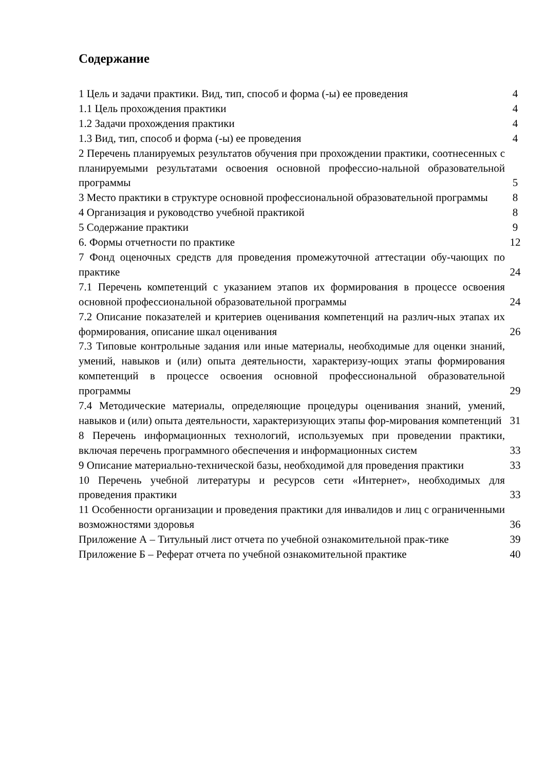Содержание
| 1 Цель и задачи практики. Вид, тип, способ и форма (-ы) ее проведения | 4 |
| 1.1 Цель прохождения практики | 4 |
| 1.2 Задачи прохождения практики | 4 |
| 1.3 Вид, тип, способ и форма (-ы) ее проведения | 4 |
| 2 Перечень планируемых результатов обучения при прохождении практики, соотнесенных с планируемыми результатами освоения основной профессио-нальной образовательной программы | 5 |
| 3 Место практики в структуре основной профессиональной образовательной программы | 8 |
| 4 Организация и руководство учебной практикой | 8 |
| 5 Содержание практики | 9 |
| 6. Формы отчетности по практике | 12 |
| 7 Фонд оценочных средств для проведения промежуточной аттестации обу-чающих по практике | 24 |
| 7.1 Перечень компетенций с указанием этапов их формирования в процессе освоения основной профессиональной образовательной программы | 24 |
| 7.2 Описание показателей и критериев оценивания компетенций на различ-ных этапах их формирования, описание шкал оценивания | 26 |
| 7.3 Типовые контрольные задания или иные материалы, необходимые для оценки знаний, умений, навыков и (или) опыта деятельности, характеризу-ющих этапы формирования компетенций в процессе освоения основной профессиональной образовательной программы | 29 |
| 7.4 Методические материалы, определяющие процедуры оценивания знаний, умений, навыков и (или) опыта деятельности, характеризующих этапы фор-мирования компетенций | 31 |
| 8 Перечень информационных технологий, используемых при проведении практики, включая перечень программного обеспечения и информационных систем | 33 |
| 9 Описание материально-технической базы, необходимой для проведения практики | 33 |
| 10 Перечень учебной литературы и ресурсов сети «Интернет», необходимых для проведения практики | 33 |
| 11 Особенности организации и проведения практики для инвалидов и лиц с ограниченными возможностями здоровья | 36 |
| Приложение А – Титульный лист отчета по учебной ознакомительной прак-тике | 39 |
| Приложение Б – Реферат отчета по учебной ознакомительной практике | 40 |